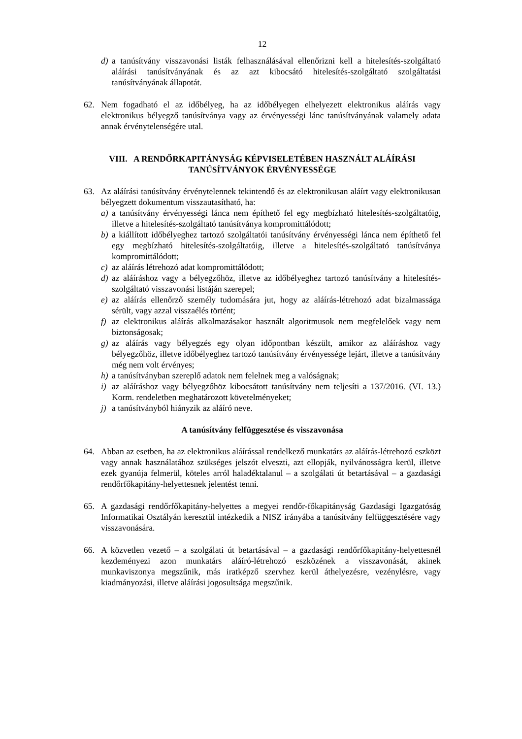12
d) a tanúsítvány visszavonási listák felhasználásával ellenőrizni kell a hitelesítés-szolgáltató aláírási tanúsítványának és az azt kibocsátó hitelesítés-szolgáltató szolgáltatási tanúsítványának állapotát.
62. Nem fogadható el az időbélyeg, ha az időbélyegen elhelyezett elektronikus aláírás vagy elektronikus bélyegző tanúsítványa vagy az érvényességi lánc tanúsítványának valamely adata annak érvénytelenségére utal.
VIII. A RENDŐRKAPITÁNYSÁG KÉPVISELETÉBEN HASZNÁLT ALÁÍRÁSI TANÚSÍTVÁNYOK ÉRVÉNYESSÉGE
63. Az aláírási tanúsítvány érvénytelennek tekintendő és az elektronikusan aláírt vagy elektronikusan bélyegzett dokumentum visszautasítható, ha:
a) a tanúsítvány érvényességi lánca nem építhető fel egy megbízható hitelesítés-szolgáltatóig, illetve a hitelesítés-szolgáltató tanúsítványa kompromittálódott;
b) a kiállított időbélyeghez tartozó szolgáltatói tanúsítvány érvényességi lánca nem építhető fel egy megbízható hitelesítés-szolgáltatóig, illetve a hitelesítés-szolgáltató tanúsítványa kompromittálódott;
c) az aláírás létrehozó adat kompromittálódott;
d) az aláíráshoz vagy a bélyegzőhöz, illetve az időbélyeghez tartozó tanúsítvány a hitelesítés-szolgáltató visszavonási listáján szerepel;
e) az aláírás ellenőrző személy tudomására jut, hogy az aláírás-létrehozó adat bizalmassága sérült, vagy azzal visszaélés történt;
f) az elektronikus aláírás alkalmazásakor használt algoritmusok nem megfelelőek vagy nem biztonságosak;
g) az aláírás vagy bélyegzés egy olyan időpontban készült, amikor az aláíráshoz vagy bélyegzőhöz, illetve időbélyeghez tartozó tanúsítvány érvényessége lejárt, illetve a tanúsítvány még nem volt érvényes;
h) a tanúsítványban szereplő adatok nem felelnek meg a valóságnak;
i) az aláíráshoz vagy bélyegzőhöz kibocsátott tanúsítvány nem teljesíti a 137/2016. (VI. 13.) Korm. rendeletben meghatározott követelményeket;
j) a tanúsítványból hiányzik az aláíró neve.
A tanúsítvány felfüggesztése és visszavonása
64. Abban az esetben, ha az elektronikus aláírással rendelkező munkatárs az aláírás-létrehozó eszközt vagy annak használatához szükséges jelszót elveszti, azt ellopják, nyilvánosságra kerül, illetve ezek gyanúja felmerül, köteles arról haladéktalanul – a szolgálati út betartásával – a gazdasági rendőrfőkapitány-helyettesnek jelentést tenni.
65. A gazdasági rendőrfőkapitány-helyettes a megyei rendőr-főkapitányság Gazdasági Igazgatóság Informatikai Osztályán keresztül intézkedik a NISZ irányába a tanúsítvány felfüggesztésére vagy visszavonására.
66. A közvetlen vezető – a szolgálati út betartásával – a gazdasági rendőrfőkapitány-helyettesnél kezdeményezi azon munkatárs aláíró-létrehozó eszközének a visszavonását, akinek munkaviszonya megszűnik, más iratképző szervhez kerül áthelyezésre, vezénylésre, vagy kiadmányozási, illetve aláírási jogosultsága megszűnik.